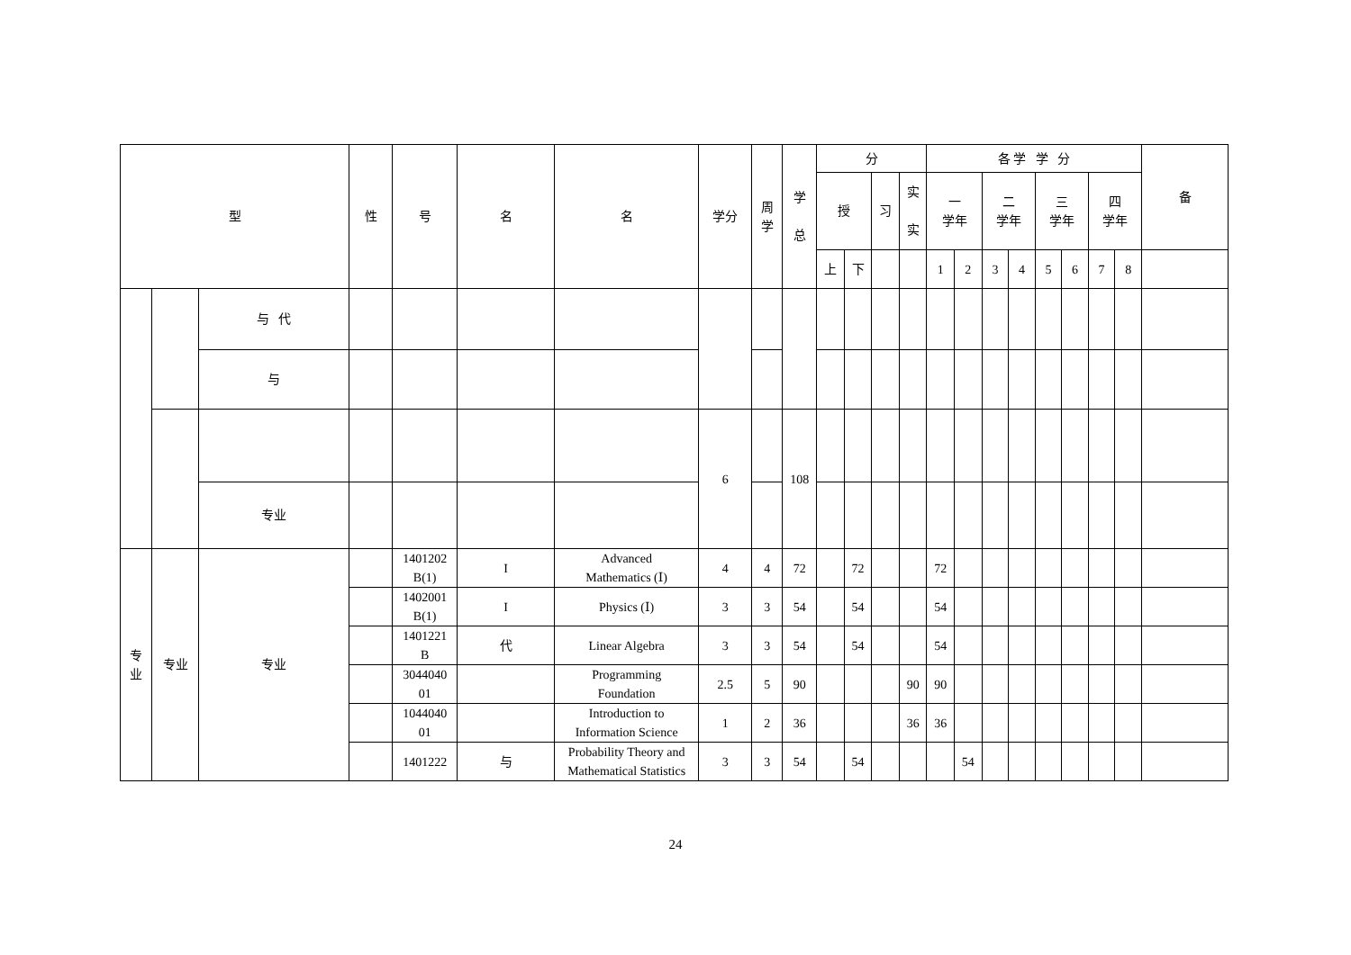| 型 | | | 性 | 号 | 名 | 名 | 学分 | 周 学 | 学 总 | 分 | | | | 各 学 学 分 | | | | | | | | 备 |
| --- | --- | --- | --- | --- | --- | --- | --- | --- | --- | --- | --- | --- | --- | --- | --- | --- | --- | --- | --- | --- | --- | --- |
| | | | | | | | | | | 授 | | 习 | 实 实 | 一 学年 | | 二 学年 | | 三 学年 | | 四 学年 | | |
| | | | | | | | | | | 上 | 下 | | | 1 | 2 | 3 | 4 | 5 | 6 | 7 | 8 | |
| | | 与 代 | | | | | | | | | | | | | | | | | | | | |
| | | 与 | | | | | | | | | | | | | | | | | | | | |
| | | | | | | | 6 | | 108 | | | | | | | | | | | | | |
| | | 专业 | | | | | | | | | | | | | | | | | | | | |
| 专 业 | 专业 | 专业 | | 1401202 B(1) | I | Advanced Mathematics (Ⅰ) | 4 | 4 | 72 | | 72 | | | 72 | | | | | | | | |
| | | | | 1402001 B(1) | I | Physics (Ⅰ) | 3 | 3 | 54 | | 54 | | | 54 | | | | | | | | |
| | | | | 1401221 B | 代 | Linear Algebra | 3 | 3 | 54 | | 54 | | | 54 | | | | | | | | |
| | | | | 3044040 01 | | Programming Foundation | 2.5 | 5 | 90 | | | | 90 | 90 | | | | | | | | |
| | | | | 1044040 01 | | Introduction to Information Science | 1 | 2 | 36 | | | | 36 | 36 | | | | | | | | |
| | | | | 1401222 | 与 | Probability Theory and Mathematical Statistics | 3 | 3 | 54 | | 54 | | | | 54 | | | | | | | |
24